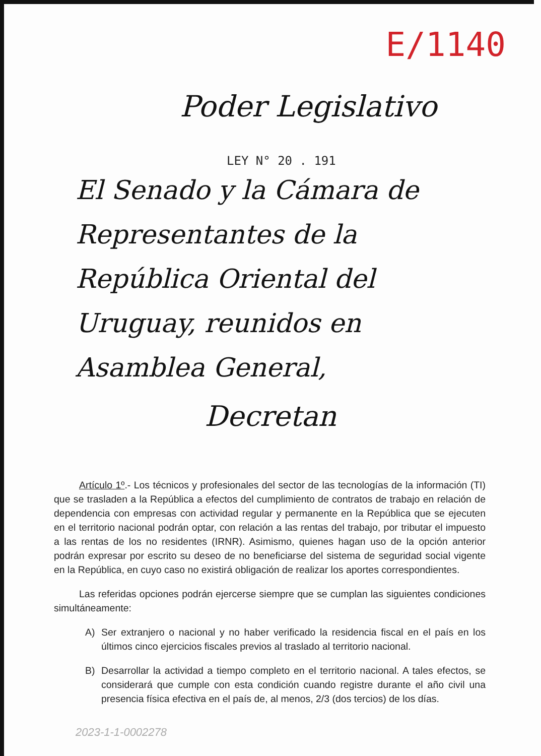E/1140
Poder Legislativo
LEY N° 20 . 191
El Senado y la Cámara de Representantes de la República Oriental del Uruguay, reunidos en Asamblea General,
Decretan
Artículo 1º.- Los técnicos y profesionales del sector de las tecnologías de la información (TI) que se trasladen a la República a efectos del cumplimiento de contratos de trabajo en relación de dependencia con empresas con actividad regular y permanente en la República que se ejecuten en el territorio nacional podrán optar, con relación a las rentas del trabajo, por tributar el impuesto a las rentas de los no residentes (IRNR). Asimismo, quienes hagan uso de la opción anterior podrán expresar por escrito su deseo de no beneficiarse del sistema de seguridad social vigente en la República, en cuyo caso no existirá obligación de realizar los aportes correspondientes.
Las referidas opciones podrán ejercerse siempre que se cumplan las siguientes condiciones simultáneamente:
A) Ser extranjero o nacional y no haber verificado la residencia fiscal en el país en los últimos cinco ejercicios fiscales previos al traslado al territorio nacional.
B) Desarrollar la actividad a tiempo completo en el territorio nacional. A tales efectos, se considerará que cumple con esta condición cuando registre durante el año civil una presencia física efectiva en el país de, al menos, 2/3 (dos tercios) de los días.
2023-1-1-0002278